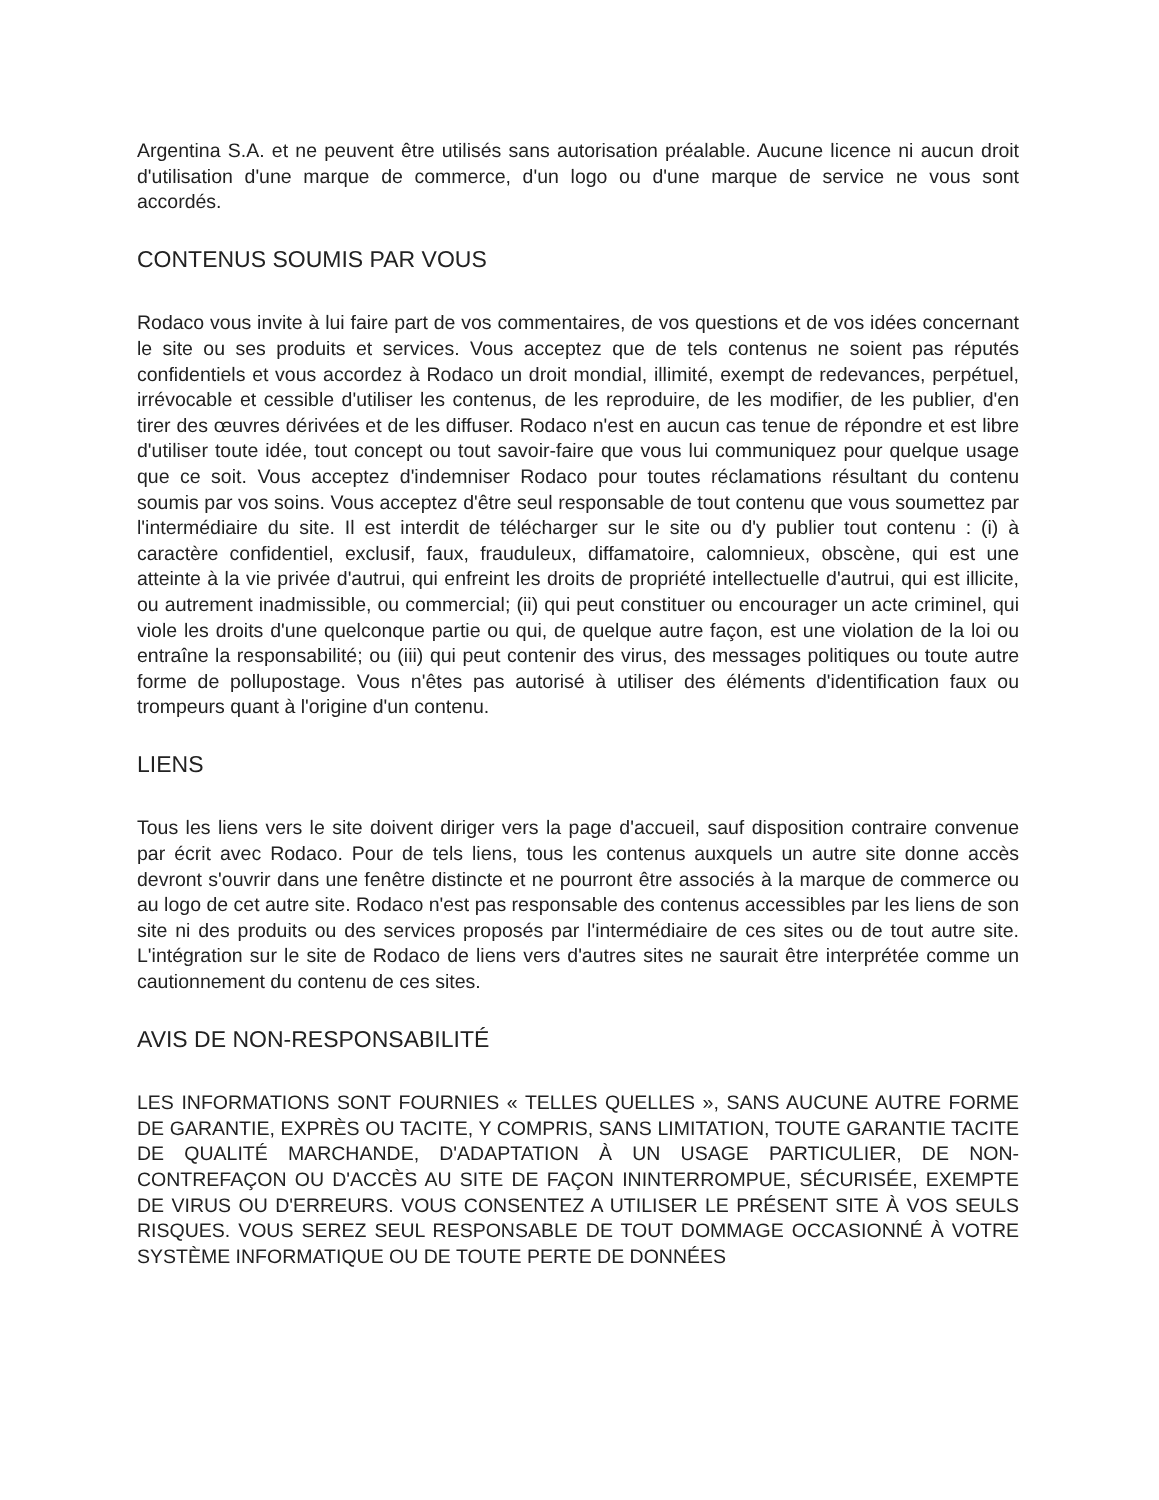Argentina S.A. et ne peuvent être utilisés sans autorisation préalable. Aucune licence ni aucun droit d'utilisation d'une marque de commerce, d'un logo ou d'une marque de service ne vous sont accordés.
CONTENUS SOUMIS PAR VOUS
Rodaco vous invite à lui faire part de vos commentaires, de vos questions et de vos idées concernant le site ou ses produits et services. Vous acceptez que de tels contenus ne soient pas réputés confidentiels et vous accordez à Rodaco un droit mondial, illimité, exempt de redevances, perpétuel, irrévocable et cessible d'utiliser les contenus, de les reproduire, de les modifier, de les publier, d'en tirer des œuvres dérivées et de les diffuser. Rodaco n'est en aucun cas tenue de répondre et est libre d'utiliser toute idée, tout concept ou tout savoir-faire que vous lui communiquez pour quelque usage que ce soit. Vous acceptez d'indemniser Rodaco pour toutes réclamations résultant du contenu soumis par vos soins. Vous acceptez d'être seul responsable de tout contenu que vous soumettez par l'intermédiaire du site. Il est interdit de télécharger sur le site ou d'y publier tout contenu : (i) à caractère confidentiel, exclusif, faux, frauduleux, diffamatoire, calomnieux, obscène, qui est une atteinte à la vie privée d'autrui, qui enfreint les droits de propriété intellectuelle d'autrui, qui est illicite, ou autrement inadmissible, ou commercial; (ii) qui peut constituer ou encourager un acte criminel, qui viole les droits d'une quelconque partie ou qui, de quelque autre façon, est une violation de la loi ou entraîne la responsabilité; ou (iii) qui peut contenir des virus, des messages politiques ou toute autre forme de pollupostage. Vous n'êtes pas autorisé à utiliser des éléments d'identification faux ou trompeurs quant à l'origine d'un contenu.
LIENS
Tous les liens vers le site doivent diriger vers la page d'accueil, sauf disposition contraire convenue par écrit avec Rodaco. Pour de tels liens, tous les contenus auxquels un autre site donne accès devront s'ouvrir dans une fenêtre distincte et ne pourront être associés à la marque de commerce ou au logo de cet autre site. Rodaco n'est pas responsable des contenus accessibles par les liens de son site ni des produits ou des services proposés par l'intermédiaire de ces sites ou de tout autre site. L'intégration sur le site de Rodaco de liens vers d'autres sites ne saurait être interprétée comme un cautionnement du contenu de ces sites.
AVIS DE NON-RESPONSABILITÉ
LES INFORMATIONS SONT FOURNIES « TELLES QUELLES », SANS AUCUNE AUTRE FORME DE GARANTIE, EXPRÈS OU TACITE, Y COMPRIS, SANS LIMITATION, TOUTE GARANTIE TACITE DE QUALITÉ MARCHANDE, D'ADAPTATION À UN USAGE PARTICULIER, DE NON-CONTREFAÇON OU D'ACCÈS AU SITE DE FAÇON ININTERROMPUE, SÉCURISÉE, EXEMPTE DE VIRUS OU D'ERREURS. VOUS CONSENTEZ A UTILISER LE PRÉSENT SITE À VOS SEULS RISQUES. VOUS SEREZ SEUL RESPONSABLE DE TOUT DOMMAGE OCCASIONNÉ À VOTRE SYSTÈME INFORMATIQUE OU DE TOUTE PERTE DE DONNÉES